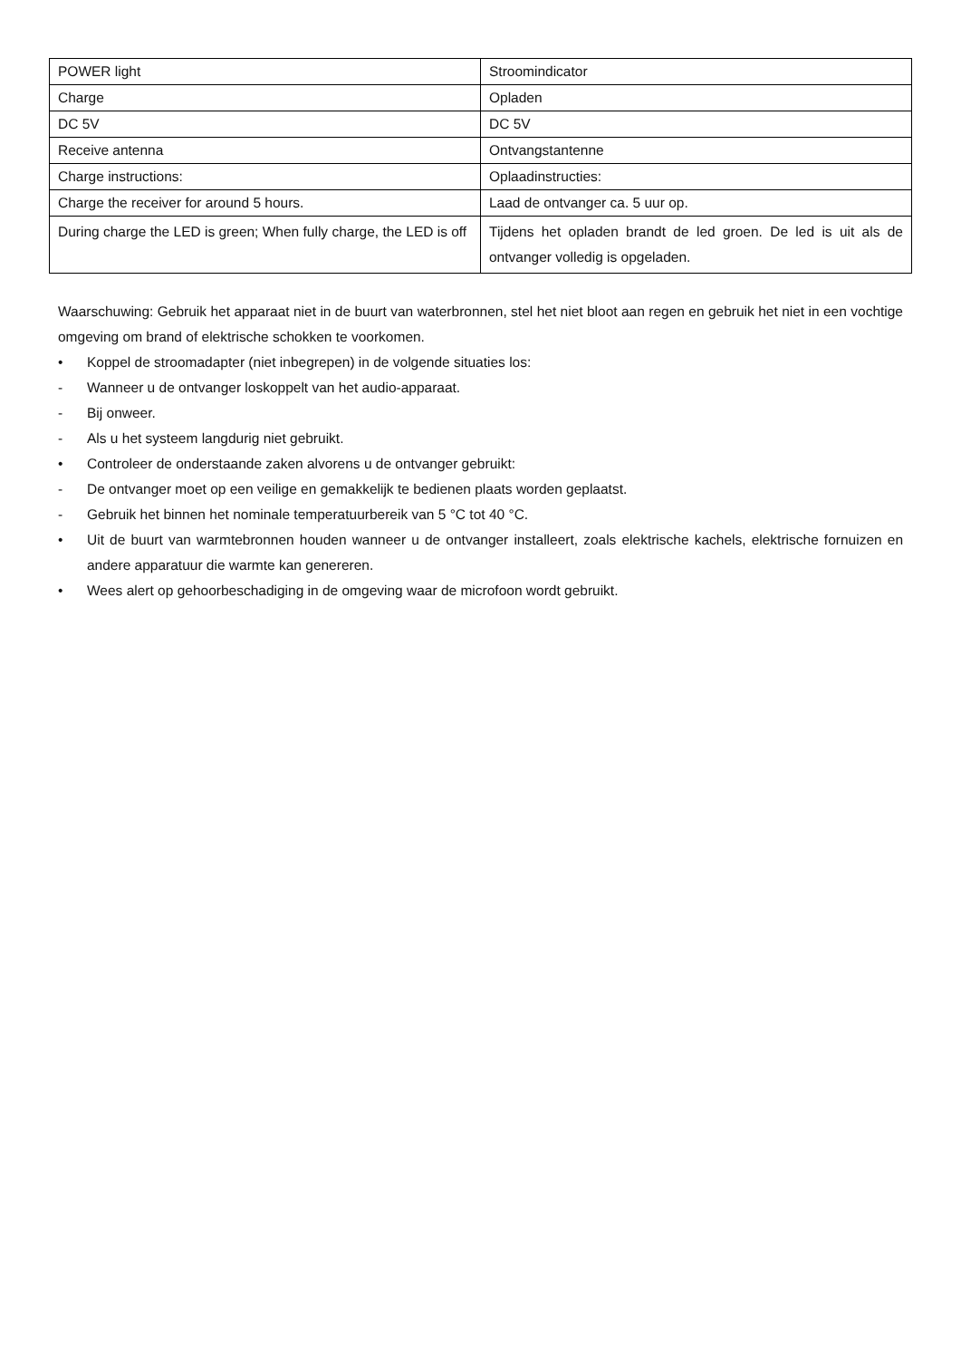| POWER light | Stroomindicator |
| Charge | Opladen |
| DC 5V | DC 5V |
| Receive antenna | Ontvangstantenne |
| Charge instructions: | Oplaadinstructies: |
| Charge the receiver for around 5 hours. | Laad de ontvanger ca. 5 uur op. |
| During charge the LED is green; When fully charge, the LED is off | Tijdens het opladen brandt de led groen. De led is uit als de ontvanger volledig is opgeladen. |
Waarschuwing: Gebruik het apparaat niet in de buurt van waterbronnen, stel het niet bloot aan regen en gebruik het niet in een vochtige omgeving om brand of elektrische schokken te voorkomen.
• Koppel de stroomadapter (niet inbegrepen) in de volgende situaties los:
- Wanneer u de ontvanger loskoppelt van het audio-apparaat.
- Bij onweer.
- Als u het systeem langdurig niet gebruikt.
• Controleer de onderstaande zaken alvorens u de ontvanger gebruikt:
- De ontvanger moet op een veilige en gemakkelijk te bedienen plaats worden geplaatst.
- Gebruik het binnen het nominale temperatuurbereik van 5 °C tot 40 °C.
• Uit de buurt van warmtebronnen houden wanneer u de ontvanger installeert, zoals elektrische kachels, elektrische fornuizen en andere apparatuur die warmte kan genereren.
• Wees alert op gehoorbeschadiging in de omgeving waar de microfoon wordt gebruikt.